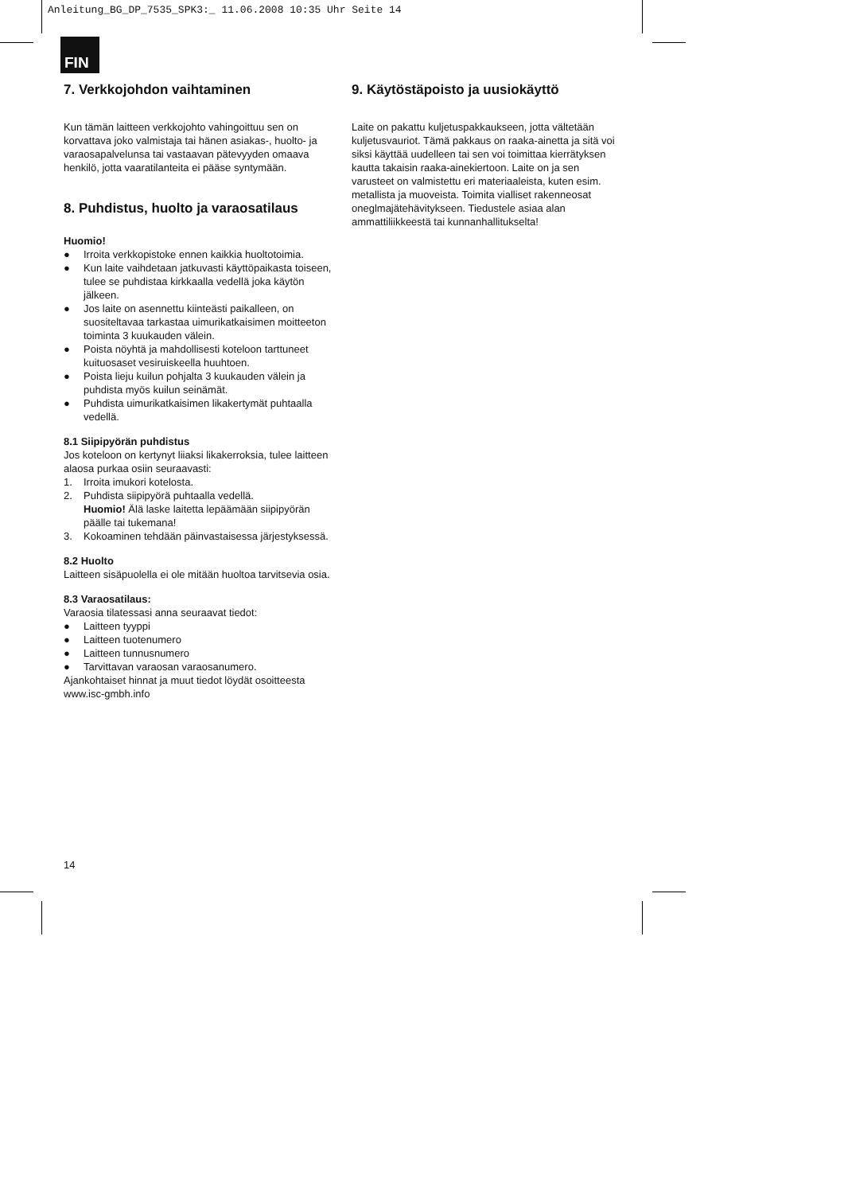Anleitung_BG_DP_7535_SPK3:_ 11.06.2008 10:35 Uhr Seite 14
FIN
7. Verkkojohdon vaihtaminen
Kun tämän laitteen verkkojohto vahingoittuu sen on korvattava joko valmistaja tai hänen asiakas-, huolto- ja varaosapalvelunsa tai vastaavan pätevyyden omaava henkilö, jotta vaaratilanteita ei pääse syntymään.
8. Puhdistus, huolto ja varaosatilaus
Huomio!
● Irroita verkkopistoke ennen kaikkia huoltotoimia.
● Kun laite vaihdetaan jatkuvasti käyttöpaikasta toiseen, tulee se puhdistaa kirkkaalla vedellä joka käytön jälkeen.
● Jos laite on asennettu kiinteästi paikalleen, on suositeltavaa tarkastaa uimurikatkaisimen moitteeton toiminta 3 kuukauden välein.
● Poista nöyhtä ja mahdollisesti koteloon tarttuneet kuituosaset vesiruiskeella huuhtoen.
● Poista lieju kuilun pohjalta 3 kuukauden välein ja puhdista myös kuilun seinämät.
● Puhdista uimurikatkaisimen likakertymät puhtaalla vedellä.
8.1 Siipipyörän puhdistus
Jos koteloon on kertynyt liiaksi likakerroksia, tulee laitteen alaosa purkaa osiin seuraavasti:
1. Irroita imukori kotelosta.
2. Puhdista siipipyörä puhtaalla vedellä.
Huomio! Älä laske laitetta lepäämään siipipyörän päälle tai tukemana!
3. Kokoaminen tehdään päinvastaisessa järjestyksessä.
8.2 Huolto
Laitteen sisäpuolella ei ole mitään huoltoa tarvitsevia osia.
8.3 Varaosatilaus:
Varaosia tilatessasi anna seuraavat tiedot:
● Laitteen tyyppi
● Laitteen tuotenumero
● Laitteen tunnusnumero
● Tarvittavan varaosan varaosanumero.
Ajankohtaiset hinnat ja muut tiedot löydät osoitteesta www.isc-gmbh.info
9. Käytöstäpoisto ja uusiokäyttö
Laite on pakattu kuljetuspakkaukseen, jotta vältetään kuljetusvauriot. Tämä pakkaus on raaka-ainetta ja sitä voi siksi käyttää uudelleen tai sen voi toimittaa kierrätyksen kautta takaisin raaka-ainekiertoon. Laite on ja sen varusteet on valmistettu eri materiaaleista, kuten esim. metallista ja muoveista. Toimita vialliset rakenneosat oneglmajätehävitykseen. Tiedustele asiaa alan ammattiliikkeestä tai kunnanhallitukselta!
14